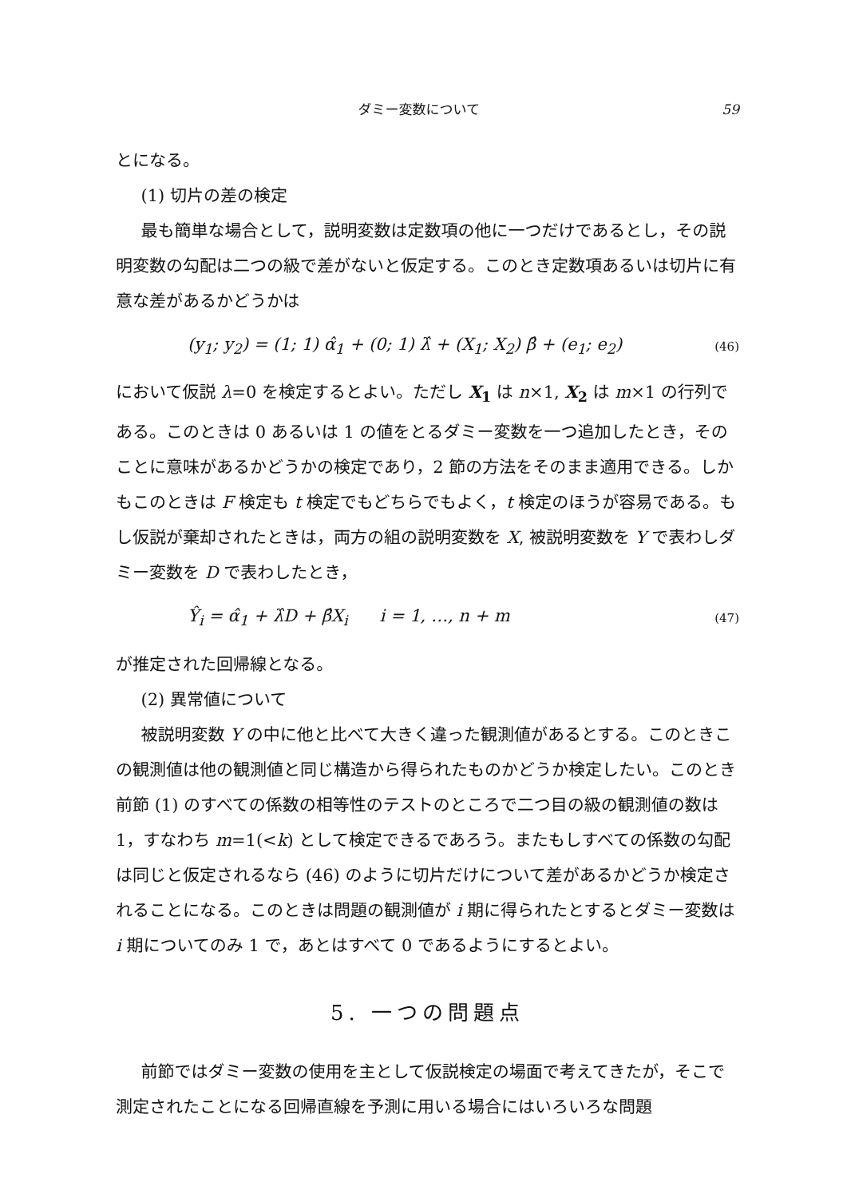ダミー変数について 59
とになる。
(1) 切片の差の検定
最も簡単な場合として，説明変数は定数項の他に一つだけであるとし，その説明変数の勾配は二つの級で差がないと仮定する。このとき定数項あるいは切片に有意な差があるかどうかは
(y<sub>1</sub>; y<sub>2</sub>) = (1; 1) α̂<sub>1</sub> + (0; 1) λ̂ + (X<sub>1</sub>; X<sub>2</sub>) β̂ + (e<sub>1</sub>; e<sub>2</sub>) (46)
において仮説 λ=0 を検定するとよい。ただし X<sub>1</sub> は n×1, X<sub>2</sub> は m×1 の行列である。このときは 0 あるいは 1 の値をとるダミー変数を一つ追加したとき，そのことに意味があるかどうかの検定であり，2 節の方法をそのまま適用できる。しかもこのときは F 検定も t 検定でもどちらでもよく，t 検定のほうが容易である。もし仮説が棄却されたときは，両方の組の説明変数を X, 被説明変数を Y で表わしダミー変数を D で表わしたとき，
Ŷ<sub>i</sub> = α̂<sub>1</sub> + λ̂D + β̂X<sub>i</sub> i = 1, …, n + m (47)
が推定された回帰線となる。
(2) 異常値について
被説明変数 Y の中に他と比べて大きく違った観測値があるとする。このときこの観測値は他の観測値と同じ構造から得られたものかどうか検定したい。このとき前節 (1) のすべての係数の相等性のテストのところで二つ目の級の観測値の数は 1，すなわち m=1(<k) として検定できるであろう。またもしすべての係数の勾配は同じと仮定されるなら (46) のように切片だけについて差があるかどうか検定されることになる。このときは問題の観測値が i 期に得られたとするとダミー変数は i 期についてのみ 1 で，あとはすべて 0 であるようにするとよい。
5. 一つの問題点
前節ではダミー変数の使用を主として仮説検定の場面で考えてきたが，そこで測定されたことになる回帰直線を予測に用いる場合にはいろいろな問題